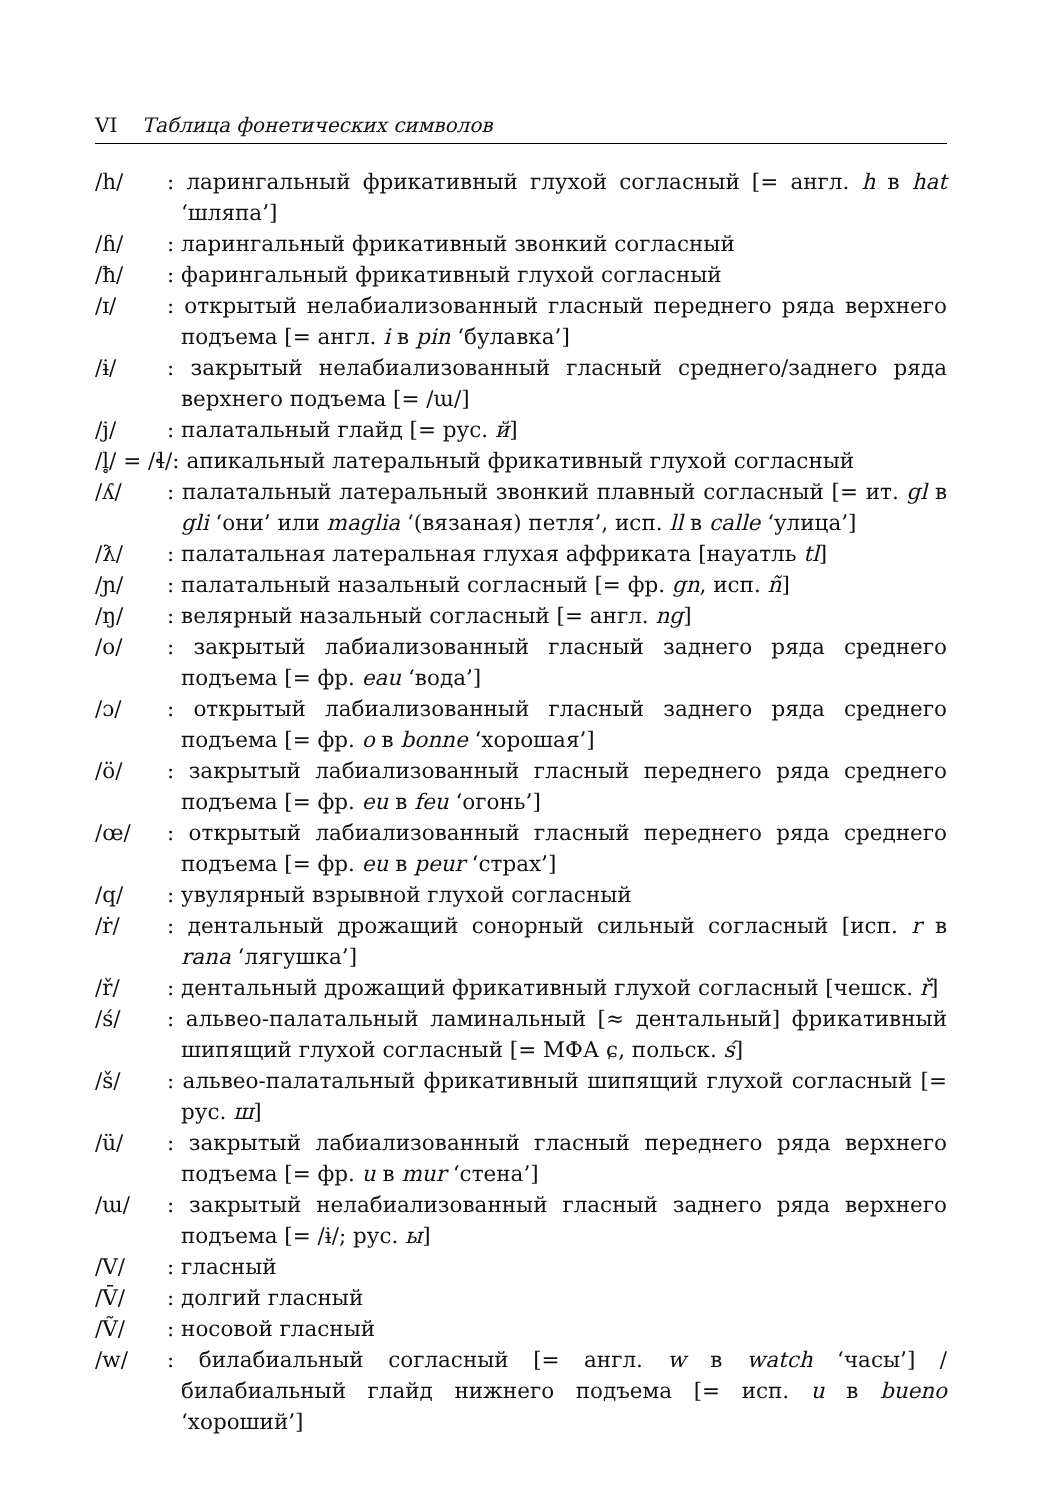VI Таблица фонетических символов
/h/: ларингальный фрикативный глухой согласный [= англ. h в hat ‘шляпа’]
/ɦ/: ларингальный фрикативный звонкий согласный
/ħ/: фарингальный фрикативный глухой согласный
/ɪ/: открытый нелабиализованный гласный переднего ряда верхнего подъема [= англ. i в pin ‘булавка’]
/ɨ/: закрытый нелабиализованный гласный среднего/заднего ряда верхнего подъема [= /ɯ/]
/j/: палатальный глайд [= рус. й]
/l̥/ = /ɬ/: апикальный латеральный фрикативный глухой согласный
/ʎ/: палатальный латеральный звонкий плавный согласный [= ит. gl в gli ‘они’ или maglia ‘(вязаная) петля’, исп. ll в calle ‘улица’]
/ƛ/: палатальная латеральная глухая аффриката [науатль tl]
/ɲ/: палатальный назальный согласный [= фр. gn, исп. ñ]
/ŋ/: велярный назальный согласный [= англ. ng]
/o/: закрытый лабиализованный гласный заднего ряда среднего подъема [= фр. eau ‘вода’]
/ɔ/: открытый лабиализованный гласный заднего ряда среднего подъема [= фр. o в bonne ‘хорошая’]
/ö/: закрытый лабиализованный гласный переднего ряда среднего подъема [= фр. eu в feu ‘огонь’]
/œ/: открытый лабиализованный гласный переднего ряда среднего подъема [= фр. eu в peur ‘страх’]
/q/: увулярный взрывной глухой согласный
/ṙ/: дентальный дрожащий сонорный сильный согласный [исп. r в rana ‘лягушка’]
/ř/: дентальный дрожащий фрикативный глухой согласный [чешск. ř]
/ś/: альвео-палатальный ламинальный [≈ дентальный] фрикативный шипящий глухой согласный [= МФА ɕ, польск. ś]
/š/: альвео-палатальный фрикативный шипящий глухой согласный [= рус. ш]
/ü/: закрытый лабиализованный гласный переднего ряда верхнего подъема [= фр. u в mur ‘стена’]
/ɯ/: закрытый нелабиализованный гласный заднего ряда верхнего подъема [= /ɨ/; рус. ы]
/V/: гласный
/V̄/: долгий гласный
/Ṽ/: носовой гласный
/w/: билабиальный согласный [= англ. w в watch ‘часы’] / билабиальный глайд нижнего подъема [= исп. u в bueno ‘хороший’]